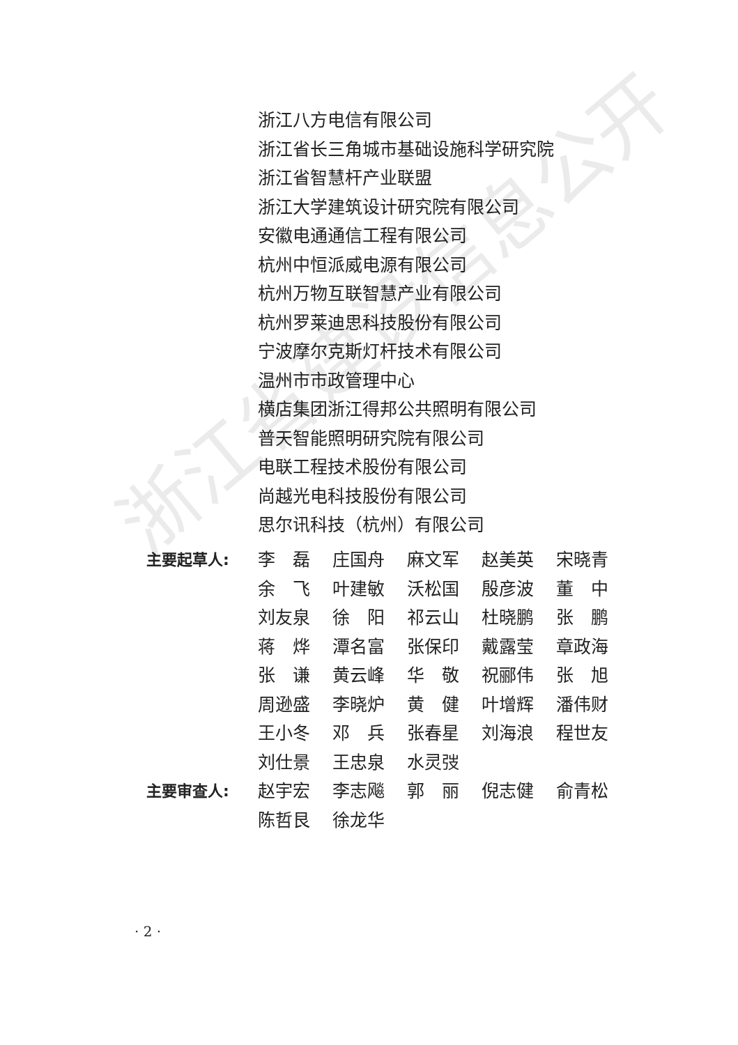浙江八方电信有限公司
浙江省长三角城市基础设施科学研究院
浙江省智慧杆产业联盟
浙江大学建筑设计研究院有限公司
安徽电通通信工程有限公司
杭州中恒派威电源有限公司
杭州万物互联智慧产业有限公司
杭州罗莱迪思科技股份有限公司
宁波摩尔克斯灯杆技术有限公司
温州市市政管理中心
横店集团浙江得邦公共照明有限公司
普天智能照明研究院有限公司
电联工程技术股份有限公司
尚越光电科技股份有限公司
思尔讯科技（杭州）有限公司
| 主要起草人: | 李 磊 | 庄国舟 | 麻文军 | 赵美英 | 宋晓青 |
| | 余 飞 | 叶建敏 | 沃松国 | 殷彦波 | 董 中 |
| | 刘友泉 | 徐 阳 | 祁云山 | 杜晓鹏 | 张 鹏 |
| | 蒋 烨 | 潭名富 | 张保印 | 戴露莹 | 章政海 |
| | 张 谦 | 黄云峰 | 华 敬 | 祝郦伟 | 张 旭 |
| | 周逊盛 | 李晓炉 | 黄 健 | 叶增辉 | 潘伟财 |
| | 王小冬 | 邓 兵 | 张春星 | 刘海浪 | 程世友 |
| | 刘仕景 | 王忠泉 | 水灵弢 | | |
| 主要审查人: | 赵宇宏 | 李志飚 | 郭 丽 | 倪志健 | 俞青松 |
| | 陈哲艮 | 徐龙华 | | | |
· 2 ·
浙江省建设信息公开